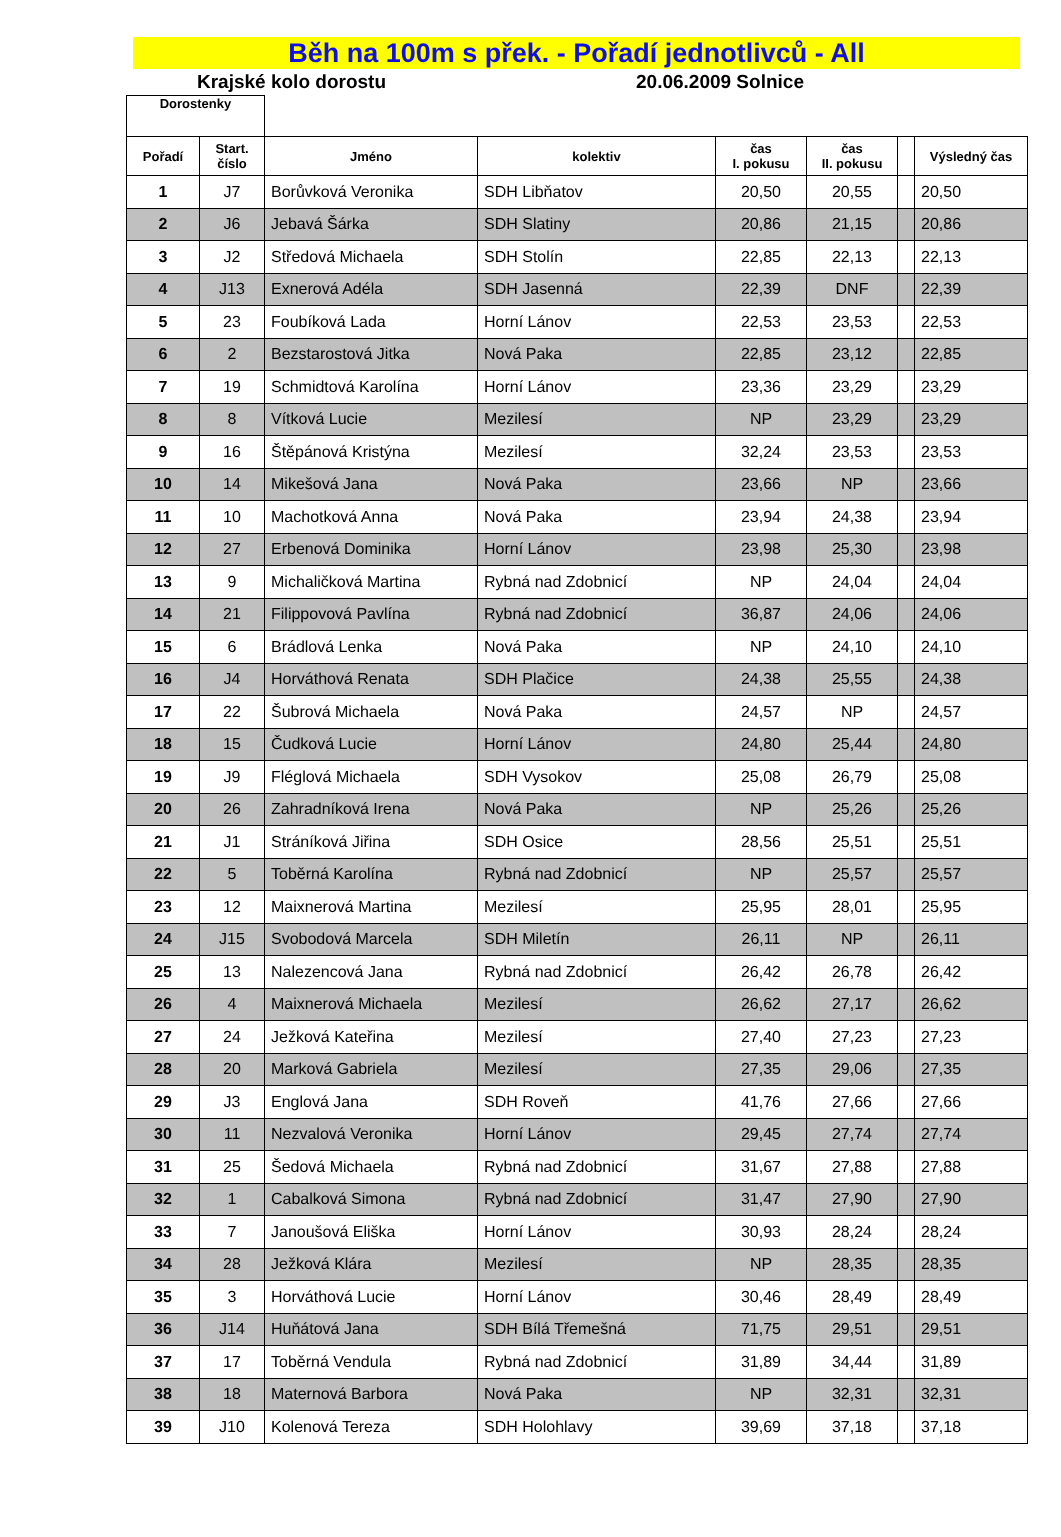Běh na 100m s přek. - Pořadí jednotlivců - All
Krajské kolo dorostu 20.06.2009 Solnice
| Dorostenky | | | | | | | |
| --- | --- | --- | --- | --- | --- | --- | --- |
| Pořadí | Start. číslo | Jméno | kolektiv | čas I. pokusu | čas II. pokusu | | Výsledný čas |
| 1 | J7 | Borůvková Veronika | SDH Libňatov | 20,50 | 20,55 | | 20,50 |
| 2 | J6 | Jebavá Šárka | SDH Slatiny | 20,86 | 21,15 | | 20,86 |
| 3 | J2 | Středová Michaela | SDH Stolín | 22,85 | 22,13 | | 22,13 |
| 4 | J13 | Exnerová Adéla | SDH Jasenná | 22,39 | DNF | | 22,39 |
| 5 | 23 | Foubíková Lada | Horní Lánov | 22,53 | 23,53 | | 22,53 |
| 6 | 2 | Bezstarostová Jitka | Nová Paka | 22,85 | 23,12 | | 22,85 |
| 7 | 19 | Schmidtová Karolína | Horní Lánov | 23,36 | 23,29 | | 23,29 |
| 8 | 8 | Vítková Lucie | Mezilesí | NP | 23,29 | | 23,29 |
| 9 | 16 | Štěpánová Kristýna | Mezilesí | 32,24 | 23,53 | | 23,53 |
| 10 | 14 | Mikešová Jana | Nová Paka | 23,66 | NP | | 23,66 |
| 11 | 10 | Machotková Anna | Nová Paka | 23,94 | 24,38 | | 23,94 |
| 12 | 27 | Erbenová Dominika | Horní Lánov | 23,98 | 25,30 | | 23,98 |
| 13 | 9 | Michaličková Martina | Rybná nad Zdobnicí | NP | 24,04 | | 24,04 |
| 14 | 21 | Filippovová Pavlína | Rybná nad Zdobnicí | 36,87 | 24,06 | | 24,06 |
| 15 | 6 | Brádlová Lenka | Nová Paka | NP | 24,10 | | 24,10 |
| 16 | J4 | Horváthová Renata | SDH Plačice | 24,38 | 25,55 | | 24,38 |
| 17 | 22 | Šubrová Michaela | Nová Paka | 24,57 | NP | | 24,57 |
| 18 | 15 | Čudková Lucie | Horní Lánov | 24,80 | 25,44 | | 24,80 |
| 19 | J9 | Fléglová Michaela | SDH Vysokov | 25,08 | 26,79 | | 25,08 |
| 20 | 26 | Zahradníková Irena | Nová Paka | NP | 25,26 | | 25,26 |
| 21 | J1 | Stráníková Jiřina | SDH Osice | 28,56 | 25,51 | | 25,51 |
| 22 | 5 | Toběrná Karolína | Rybná nad Zdobnicí | NP | 25,57 | | 25,57 |
| 23 | 12 | Maixnerová Martina | Mezilesí | 25,95 | 28,01 | | 25,95 |
| 24 | J15 | Svobodová Marcela | SDH Miletín | 26,11 | NP | | 26,11 |
| 25 | 13 | Nalezencová Jana | Rybná nad Zdobnicí | 26,42 | 26,78 | | 26,42 |
| 26 | 4 | Maixnerová Michaela | Mezilesí | 26,62 | 27,17 | | 26,62 |
| 27 | 24 | Ježková Kateřina | Mezilesí | 27,40 | 27,23 | | 27,23 |
| 28 | 20 | Marková Gabriela | Mezilesí | 27,35 | 29,06 | | 27,35 |
| 29 | J3 | Englová Jana | SDH Roveň | 41,76 | 27,66 | | 27,66 |
| 30 | 11 | Nezvalová Veronika | Horní Lánov | 29,45 | 27,74 | | 27,74 |
| 31 | 25 | Šedová Michaela | Rybná nad Zdobnicí | 31,67 | 27,88 | | 27,88 |
| 32 | 1 | Cabalková Simona | Rybná nad Zdobnicí | 31,47 | 27,90 | | 27,90 |
| 33 | 7 | Janoušová Eliška | Horní Lánov | 30,93 | 28,24 | | 28,24 |
| 34 | 28 | Ježková Klára | Mezilesí | NP | 28,35 | | 28,35 |
| 35 | 3 | Horváthová Lucie | Horní Lánov | 30,46 | 28,49 | | 28,49 |
| 36 | J14 | Huňátová Jana | SDH Bílá Třemešná | 71,75 | 29,51 | | 29,51 |
| 37 | 17 | Toběrná Vendula | Rybná nad Zdobnicí | 31,89 | 34,44 | | 31,89 |
| 38 | 18 | Maternová Barbora | Nová Paka | NP | 32,31 | | 32,31 |
| 39 | J10 | Kolenová Tereza | SDH Holohlavy | 39,69 | 37,18 | | 37,18 |